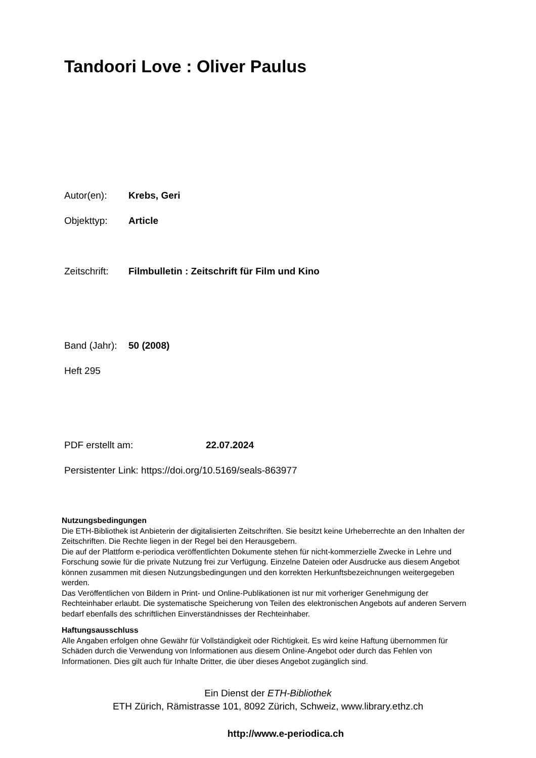Tandoori Love : Oliver Paulus
Autor(en): Krebs, Geri
Objekttyp: Article
Zeitschrift: Filmbulletin : Zeitschrift für Film und Kino
Band (Jahr): 50 (2008)
Heft 295
PDF erstellt am: 22.07.2024
Persistenter Link: https://doi.org/10.5169/seals-863977
Nutzungsbedingungen
Die ETH-Bibliothek ist Anbieterin der digitalisierten Zeitschriften. Sie besitzt keine Urheberrechte an den Inhalten der Zeitschriften. Die Rechte liegen in der Regel bei den Herausgebern.
Die auf der Plattform e-periodica veröffentlichten Dokumente stehen für nicht-kommerzielle Zwecke in Lehre und Forschung sowie für die private Nutzung frei zur Verfügung. Einzelne Dateien oder Ausdrucke aus diesem Angebot können zusammen mit diesen Nutzungsbedingungen und den korrekten Herkunftsbezeichnungen weitergegeben werden.
Das Veröffentlichen von Bildern in Print- und Online-Publikationen ist nur mit vorheriger Genehmigung der Rechteinhaber erlaubt. Die systematische Speicherung von Teilen des elektronischen Angebots auf anderen Servern bedarf ebenfalls des schriftlichen Einverständnisses der Rechteinhaber.
Haftungsausschluss
Alle Angaben erfolgen ohne Gewähr für Vollständigkeit oder Richtigkeit. Es wird keine Haftung übernommen für Schäden durch die Verwendung von Informationen aus diesem Online-Angebot oder durch das Fehlen von Informationen. Dies gilt auch für Inhalte Dritter, die über dieses Angebot zugänglich sind.
Ein Dienst der ETH-Bibliothek
ETH Zürich, Rämistrasse 101, 8092 Zürich, Schweiz, www.library.ethz.ch
http://www.e-periodica.ch